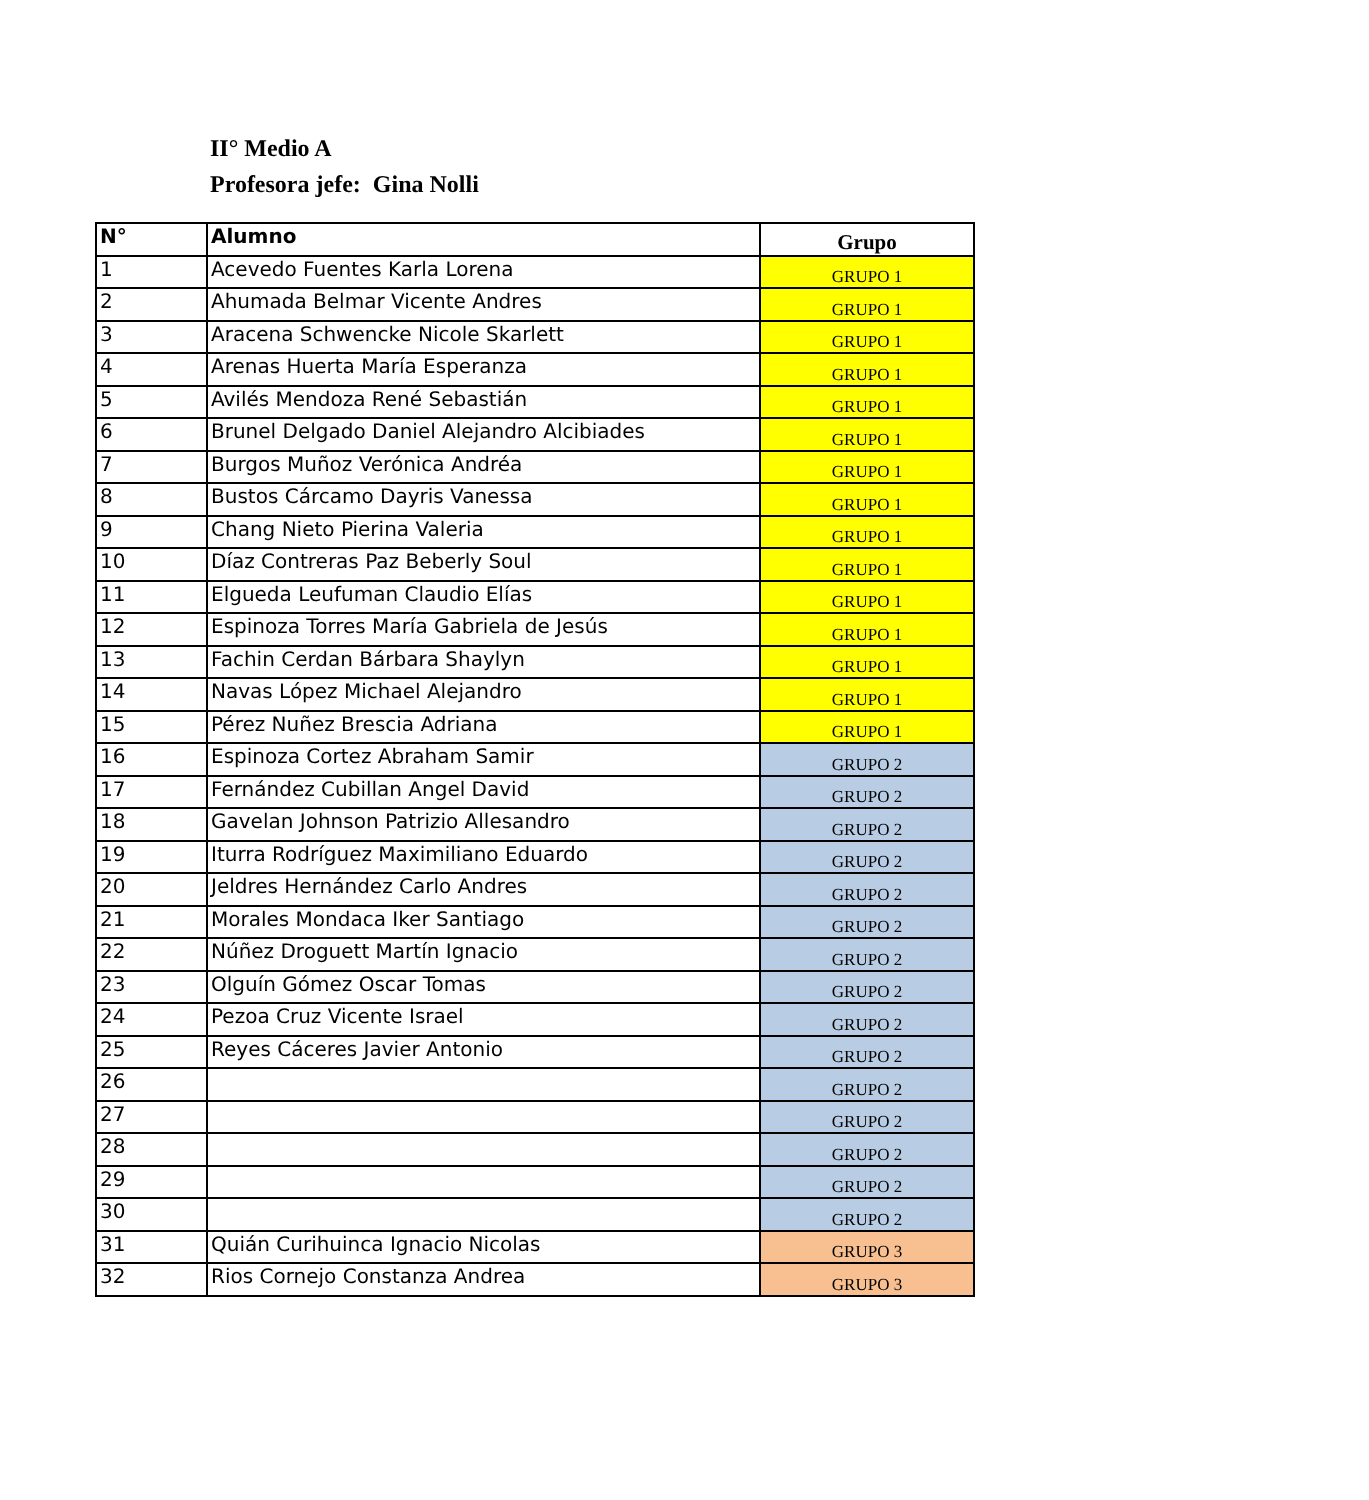II° Medio A
Profesora jefe: Gina Nolli
| N° | Alumno | Grupo |
| --- | --- | --- |
| 1 | Acevedo Fuentes Karla Lorena | GRUPO 1 |
| 2 | Ahumada Belmar Vicente Andres | GRUPO 1 |
| 3 | Aracena Schwencke Nicole Skarlett | GRUPO 1 |
| 4 | Arenas Huerta María Esperanza | GRUPO 1 |
| 5 | Avilés Mendoza René Sebastián | GRUPO 1 |
| 6 | Brunel Delgado Daniel Alejandro Alcibiades | GRUPO 1 |
| 7 | Burgos Muñoz Verónica Andréa | GRUPO 1 |
| 8 | Bustos Cárcamo Dayris Vanessa | GRUPO 1 |
| 9 | Chang Nieto Pierina Valeria | GRUPO 1 |
| 10 | Díaz Contreras Paz Beberly Soul | GRUPO 1 |
| 11 | Elgueda Leufuman Claudio Elías | GRUPO 1 |
| 12 | Espinoza Torres María Gabriela de Jesús | GRUPO 1 |
| 13 | Fachin Cerdan Bárbara Shaylyn | GRUPO 1 |
| 14 | Navas López Michael Alejandro | GRUPO 1 |
| 15 | Pérez Nuñez Brescia Adriana | GRUPO 1 |
| 16 | Espinoza Cortez Abraham Samir | GRUPO 2 |
| 17 | Fernández Cubillan Angel David | GRUPO 2 |
| 18 | Gavelan Johnson Patrizio Allesandro | GRUPO 2 |
| 19 | Iturra Rodríguez Maximiliano Eduardo | GRUPO 2 |
| 20 | Jeldres Hernández Carlo Andres | GRUPO 2 |
| 21 | Morales Mondaca Iker Santiago | GRUPO 2 |
| 22 | Núñez Droguett Martín Ignacio | GRUPO 2 |
| 23 | Olguín Gómez Oscar Tomas | GRUPO 2 |
| 24 | Pezoa Cruz Vicente Israel | GRUPO 2 |
| 25 | Reyes Cáceres Javier Antonio | GRUPO 2 |
| 26 | | GRUPO 2 |
| 27 | | GRUPO 2 |
| 28 | | GRUPO 2 |
| 29 | | GRUPO 2 |
| 30 | | GRUPO 2 |
| 31 | Quián Curihuinca Ignacio Nicolas | GRUPO 3 |
| 32 | Rios Cornejo Constanza Andrea | GRUPO 3 |